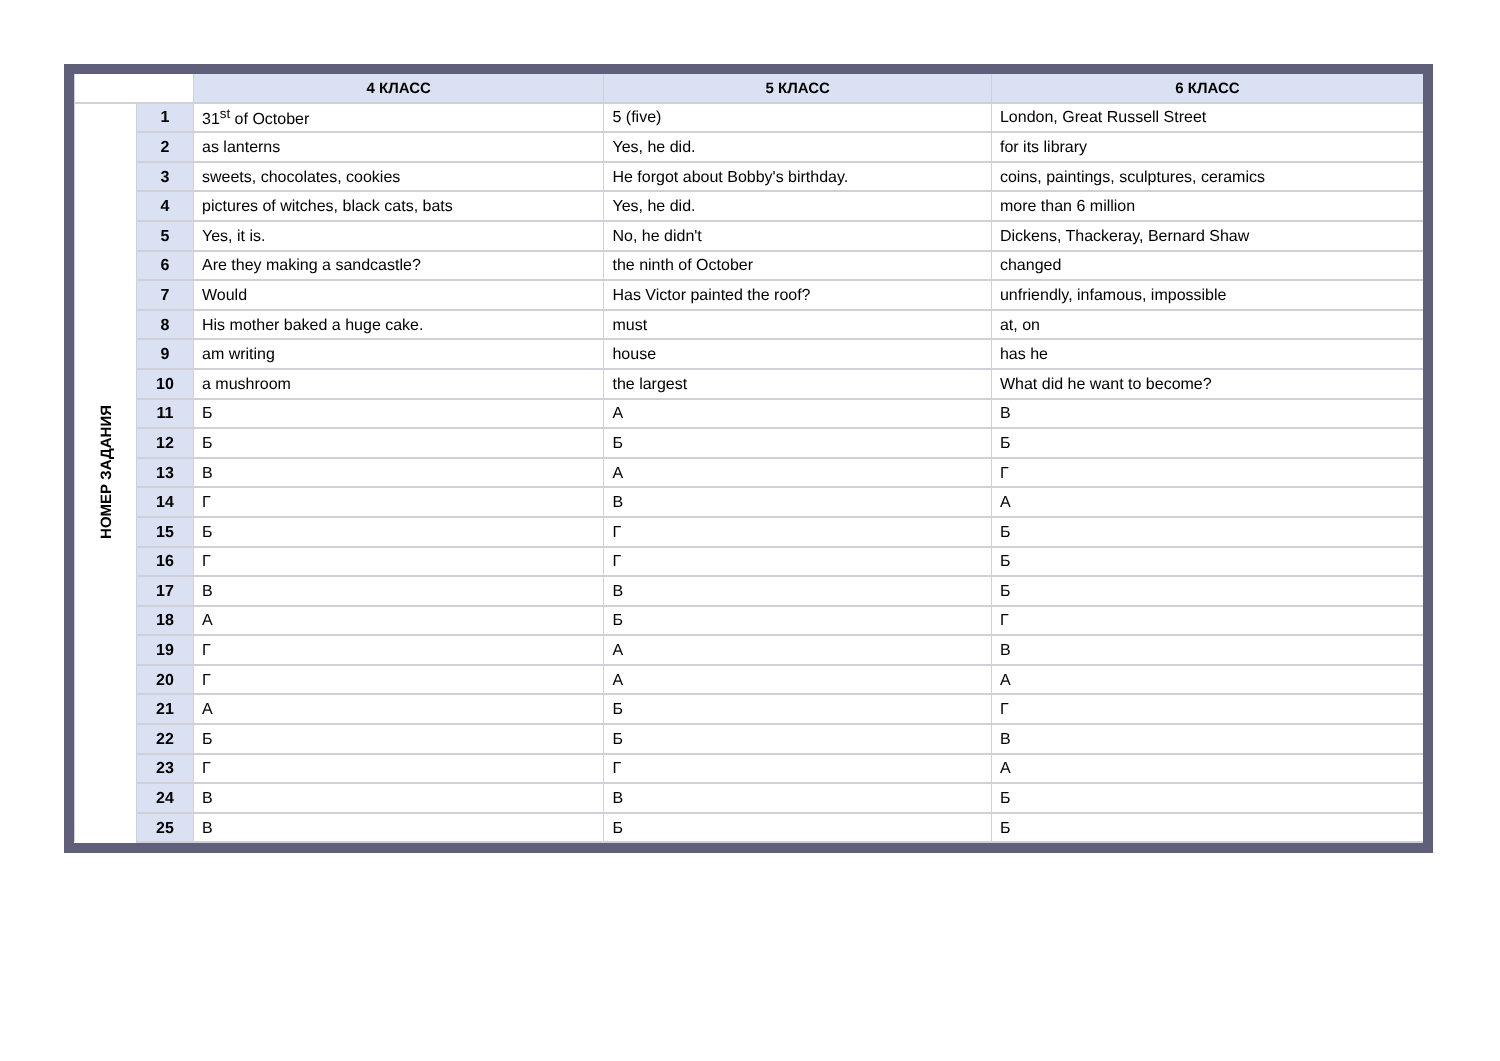| | | 4 КЛАСС | 5 КЛАСС | 6 КЛАСС |
| --- | --- | --- | --- | --- |
| НОМЕР ЗАДАНИЯ | 1 | 31<sup>st</sup> of October | 5 (five) | London, Great Russell Street |
| | 2 | as lanterns | Yes, he did. | for its library |
| | 3 | sweets, chocolates, cookies | He forgot about Bobby's birthday. | coins, paintings, sculptures, ceramics |
| | 4 | pictures of witches, black cats, bats | Yes, he did. | more than 6 million |
| | 5 | Yes, it is. | No, he didn't | Dickens, Thackeray, Bernard Shaw |
| | 6 | Are they making a sandcastle? | the ninth of October | changed |
| | 7 | Would | Has Victor painted the roof? | unfriendly, infamous, impossible |
| | 8 | His mother baked a huge cake. | must | at, on |
| | 9 | am writing | house | has he |
| | 10 | a mushroom | the largest | What did he want to become? |
| | 11 | Б | А | В |
| | 12 | Б | Б | Б |
| | 13 | В | А | Г |
| | 14 | Г | В | А |
| | 15 | Б | Г | Б |
| | 16 | Г | Г | Б |
| | 17 | В | В | Б |
| | 18 | А | Б | Г |
| | 19 | Г | А | В |
| | 20 | Г | А | А |
| | 21 | А | Б | Г |
| | 22 | Б | Б | В |
| | 23 | Г | Г | А |
| | 24 | В | В | Б |
| | 25 | В | Б | Б |